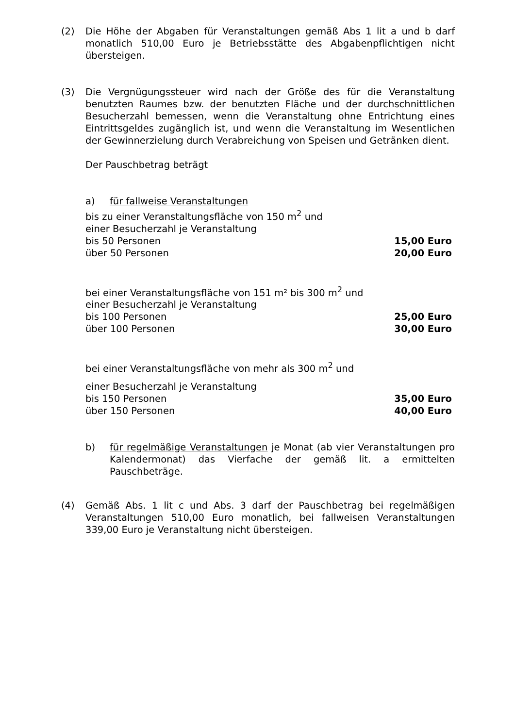(2) Die Höhe der Abgaben für Veranstaltungen gemäß Abs 1 lit a und b darf monatlich 510,00 Euro je Betriebsstätte des Abgabenpflichtigen nicht übersteigen.
(3) Die Vergnügungssteuer wird nach der Größe des für die Veranstaltung benutzten Raumes bzw. der benutzten Fläche und der durchschnittlichen Besucherzahl bemessen, wenn die Veranstaltung ohne Entrichtung eines Eintrittsgeldes zugänglich ist, und wenn die Veranstaltung im Wesentlichen der Gewinnerzielung durch Verabreichung von Speisen und Getränken dient.
Der Pauschbetrag beträgt
a) für fallweise Veranstaltungen
| bis zu einer Veranstaltungsfläche von 150 m<sup>2</sup> und | |
| einer Besucherzahl je Veranstaltung | |
| bis 50 Personen | 15,00 Euro |
| über 50 Personen | 20,00 Euro |
| bei einer Veranstaltungsfläche von 151 m² bis 300 m<sup>2</sup> und | |
| einer Besucherzahl je Veranstaltung | |
| bis 100 Personen | 25,00 Euro |
| über 100 Personen | 30,00 Euro |
| bei einer Veranstaltungsfläche von mehr als 300 m<sup>2</sup> und | |
| einer Besucherzahl je Veranstaltung | |
| bis 150 Personen | 35,00 Euro |
| über 150 Personen | 40,00 Euro |
b) für regelmäßige Veranstaltungen je Monat (ab vier Veranstaltungen pro Kalendermonat) das Vierfache der gemäß lit. a ermittelten Pauschbeträge.
(4) Gemäß Abs. 1 lit c und Abs. 3 darf der Pauschbetrag bei regelmäßigen Veranstaltungen 510,00 Euro monatlich, bei fallweisen Veranstaltungen 339,00 Euro je Veranstaltung nicht übersteigen.